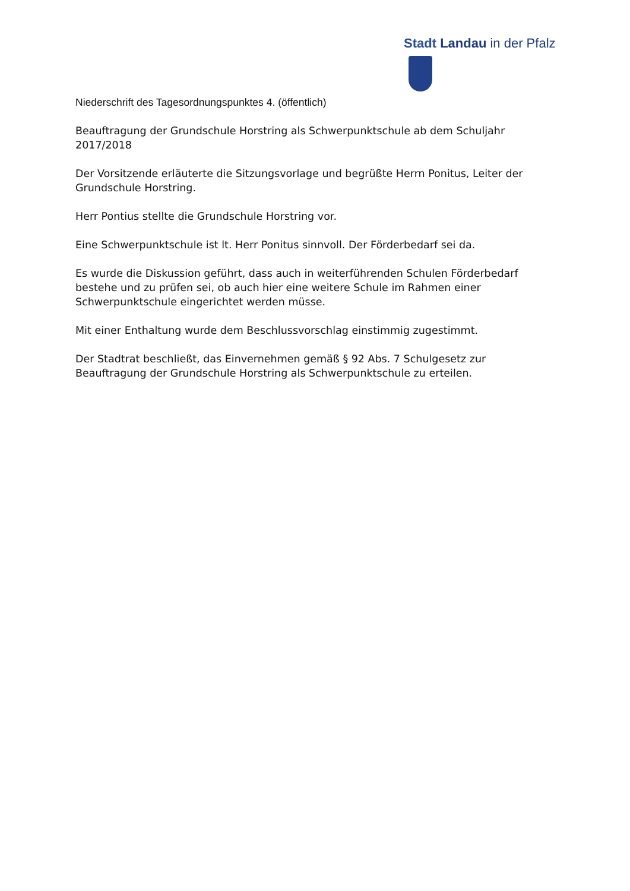Stadt Landau in der Pfalz
Niederschrift des Tagesordnungspunktes 4. (öffentlich)
Beauftragung der Grundschule Horstring als Schwerpunktschule ab dem Schuljahr 2017/2018
Der Vorsitzende erläuterte die Sitzungsvorlage und begrüßte Herrn Ponitus, Leiter der Grundschule Horstring.
Herr Pontius stellte die Grundschule Horstring vor.
Eine Schwerpunktschule ist lt. Herr Ponitus sinnvoll. Der Förderbedarf sei da.
Es wurde die Diskussion geführt, dass auch in weiterführenden Schulen Förderbedarf bestehe und zu prüfen sei, ob auch hier eine weitere Schule im Rahmen einer Schwerpunktschule eingerichtet werden müsse.
Mit einer Enthaltung wurde dem Beschlussvorschlag einstimmig zugestimmt.
Der Stadtrat beschließt, das Einvernehmen gemäß § 92 Abs. 7 Schulgesetz zur Beauftragung der Grundschule Horstring als Schwerpunktschule zu erteilen.